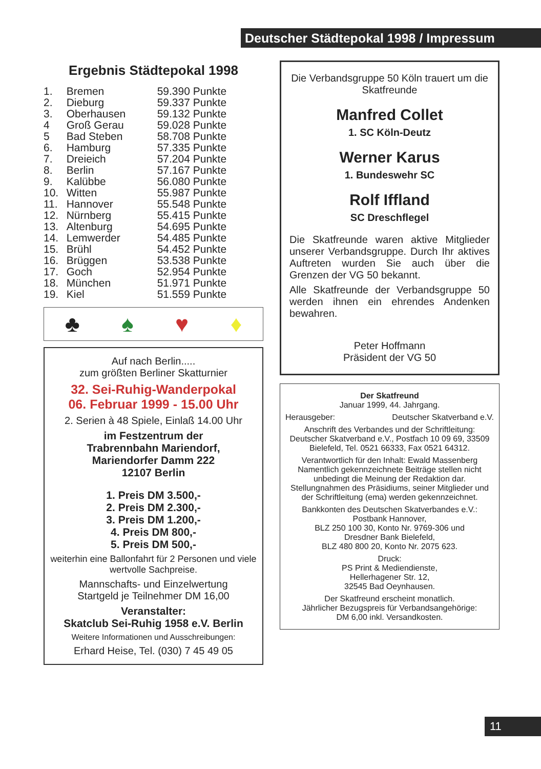Deutscher Städtepokal 1998 / Impressum
Ergebnis Städtepokal 1998
| 1. | Bremen | 59.390 Punkte |
| 2. | Dieburg | 59.337 Punkte |
| 3. | Oberhausen | 59.132 Punkte |
| 4 | Groß Gerau | 59.028 Punkte |
| 5 | Bad Steben | 58.708 Punkte |
| 6. | Hamburg | 57.335 Punkte |
| 7. | Dreieich | 57.204 Punkte |
| 8. | Berlin | 57.167 Punkte |
| 9. | Kalübbe | 56.080 Punkte |
| 10. | Witten | 55.987 Punkte |
| 11. | Hannover | 55.548 Punkte |
| 12. | Nürnberg | 55.415 Punkte |
| 13. | Altenburg | 54.695 Punkte |
| 14. | Lemwerder | 54.485 Punkte |
| 15. | Brühl | 54.452 Punkte |
| 16. | Brüggen | 53.538 Punkte |
| 17. | Goch | 52.954 Punkte |
| 18. | München | 51.971 Punkte |
| 19. | Kiel | 51.559 Punkte |
♣ ♠ ♥ ♦
Auf nach Berlin.....
zum größten Berliner Skatturnier
32. Sei-Ruhig-Wanderpokal
06. Februar 1999 - 15.00 Uhr
2. Serien à 48 Spiele, Einlaß 14.00 Uhr
im Festzentrum der
Trabrennbahn Mariendorf,
Mariendorfer Damm 222
12107 Berlin
1. Preis DM 3.500,-
2. Preis DM 2.300,-
3. Preis DM 1.200,-
4. Preis DM 800,-
5. Preis DM 500,-
weiterhin eine Ballonfahrt für 2 Personen und viele wertvolle Sachpreise.
Mannschafts- und Einzelwertung
Startgeld je Teilnehmer DM 16,00
Veranstalter:
Skatclub Sei-Ruhig 1958 e.V. Berlin
Weitere Informationen und Ausschreibungen:
Erhard Heise, Tel. (030) 7 45 49 05
Die Verbandsgruppe 50 Köln trauert um die Skatfreunde
Manfred Collet
1. SC Köln-Deutz
Werner Karus
1. Bundeswehr SC
Rolf Iffland
SC Dreschflegel
Die Skatfreunde waren aktive Mitglieder unserer Verbandsgruppe. Durch Ihr aktives Auftreten wurden Sie auch über die Grenzen der VG 50 bekannt.
Alle Skatfreunde der Verbandsgruppe 50 werden ihnen ein ehrendes Andenken bewahren.
Peter Hoffmann
Präsident der VG 50
Der Skatfreund
Januar 1999, 44. Jahrgang.
Herausgeber: Deutscher Skatverband e.V.
Anschrift des Verbandes und der Schriftleitung: Deutscher Skatverband e.V., Postfach 10 09 69, 33509 Bielefeld, Tel. 0521 66333, Fax 0521 64312.
Verantwortlich für den Inhalt: Ewald Massenberg Namentlich gekennzeichnete Beiträge stellen nicht unbedingt die Meinung der Redaktion dar. Stellungnahmen des Präsidiums, seiner Mitglieder und der Schriftleitung (ema) werden gekennzeichnet.
Bankkonten des Deutschen Skatverbandes e.V.:
Postbank Hannover,
BLZ 250 100 30, Konto Nr. 9769-306 und
Dresdner Bank Bielefeld,
BLZ 480 800 20, Konto Nr. 2075 623.
Druck:
PS Print & Mediendienste,
Hellerhagener Str. 12,
32545 Bad Oeynhausen.
Der Skatfreund erscheint monatlich.
Jährlicher Bezugspreis für Verbandsangehörige:
DM 6,00 inkl. Versandkosten.
11